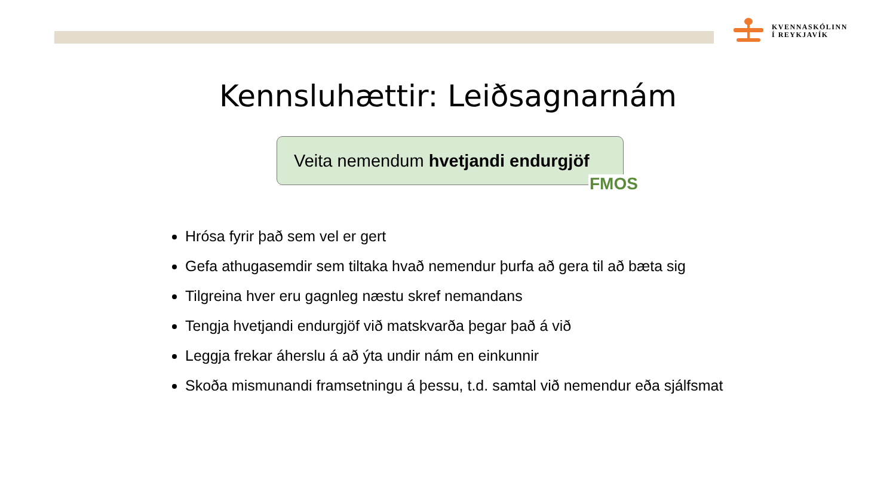KVENNASKÓLINN
Í REYKJAVÍK
Kennsluhættir: Leiðsagnarnám
Veita nemendum hvetjandi endurgjöf
FMOS
Hrósa fyrir það sem vel er gert
Gefa athugasemdir sem tiltaka hvað nemendur þurfa að gera til að bæta sig
Tilgreina hver eru gagnleg næstu skref nemandans
Tengja hvetjandi endurgjöf við matskvarða þegar það á við
Leggja frekar áherslu á að ýta undir nám en einkunnir
Skoða mismunandi framsetningu á þessu, t.d. samtal við nemendur eða sjálfsmat